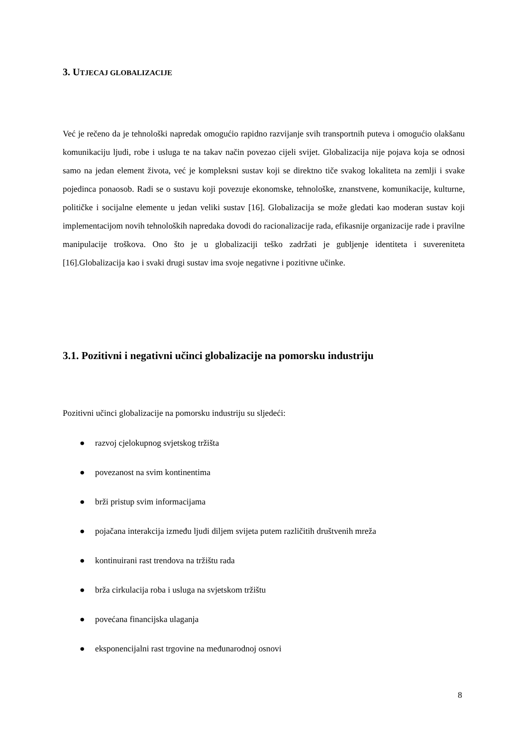3. UTJECAJ GLOBALIZACIJE
Već je rečeno da je tehnološki napredak omogućio rapidno razvijanje svih transportnih puteva i omogućio olakšanu komunikaciju ljudi, robe i usluga te na takav način povezao cijeli svijet. Globalizacija nije pojava koja se odnosi samo na jedan element života, već je kompleksni sustav koji se direktno tiče svakog lokaliteta na zemlji i svake pojedinca ponaosob. Radi se o sustavu koji povezuje ekonomske, tehnološke, znanstvene, komunikacije, kulturne, političke i socijalne elemente u jedan veliki sustav [16]. Globalizacija se može gledati kao moderan sustav koji implementacijom novih tehnoloških napredaka dovodi do racionalizacije rada, efikasnije organizacije rade i pravilne manipulacije troškova. Ono što je u globalizaciji teško zadržati je gubljenje identiteta i suvereniteta [16].Globalizacija kao i svaki drugi sustav ima svoje negativne i pozitivne učinke.
3.1. Pozitivni i negativni učinci globalizacije na pomorsku industriju
Pozitivni učinci globalizacije na pomorsku industriju su sljedeći:
● razvoj cjelokupnog svjetskog tržišta
● povezanost na svim kontinentima
● brži pristup svim informacijama
● pojačana interakcija između ljudi diljem svijeta putem različitih društvenih mreža
● kontinuirani rast trendova na tržištu rada
● brža cirkulacija roba i usluga na svjetskom tržištu
● povećana financijska ulaganja
● eksponencijalni rast trgovine na međunarodnoj osnovi
8